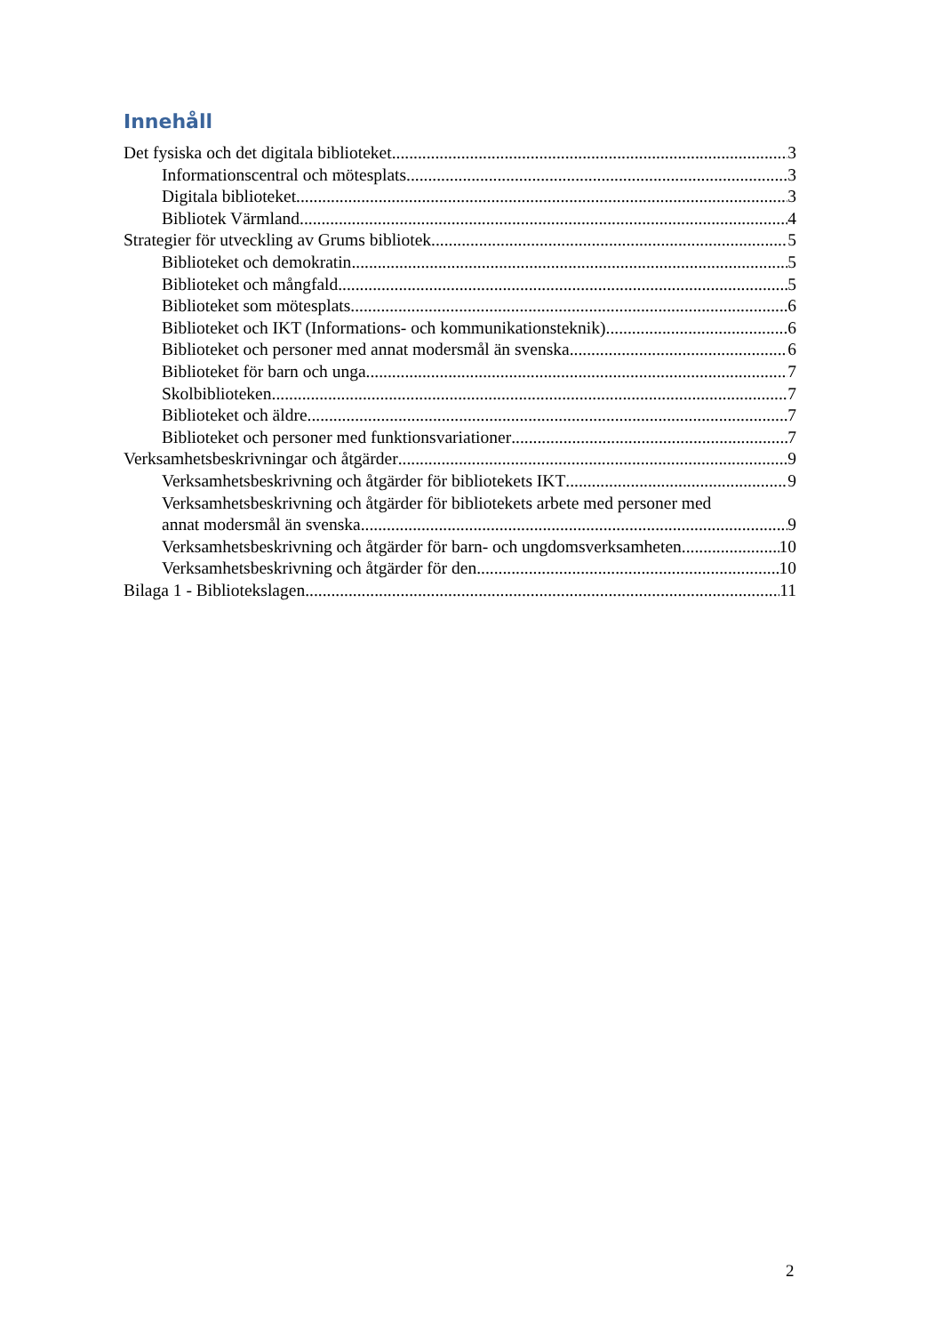Innehåll
Det fysiska och det digitala biblioteket 3
Informationscentral och mötesplats 3
Digitala biblioteket 3
Bibliotek Värmland 4
Strategier för utveckling av Grums bibliotek 5
Biblioteket och demokratin 5
Biblioteket och mångfald 5
Biblioteket som mötesplats 6
Biblioteket och IKT (Informations- och kommunikationsteknik) 6
Biblioteket och personer med annat modersmål än svenska 6
Biblioteket för barn och unga 7
Skolbiblioteken 7
Biblioteket och äldre 7
Biblioteket och personer med funktionsvariationer 7
Verksamhetsbeskrivningar och åtgärder 9
Verksamhetsbeskrivning och åtgärder för bibliotekets IKT 9
Verksamhetsbeskrivning och åtgärder för bibliotekets arbete med personer med
annat modersmål än svenska 9
Verksamhetsbeskrivning och åtgärder för barn- och ungdomsverksamheten 10
Verksamhetsbeskrivning och åtgärder för den 10
Bilaga 1 - Bibliotekslagen 11
2